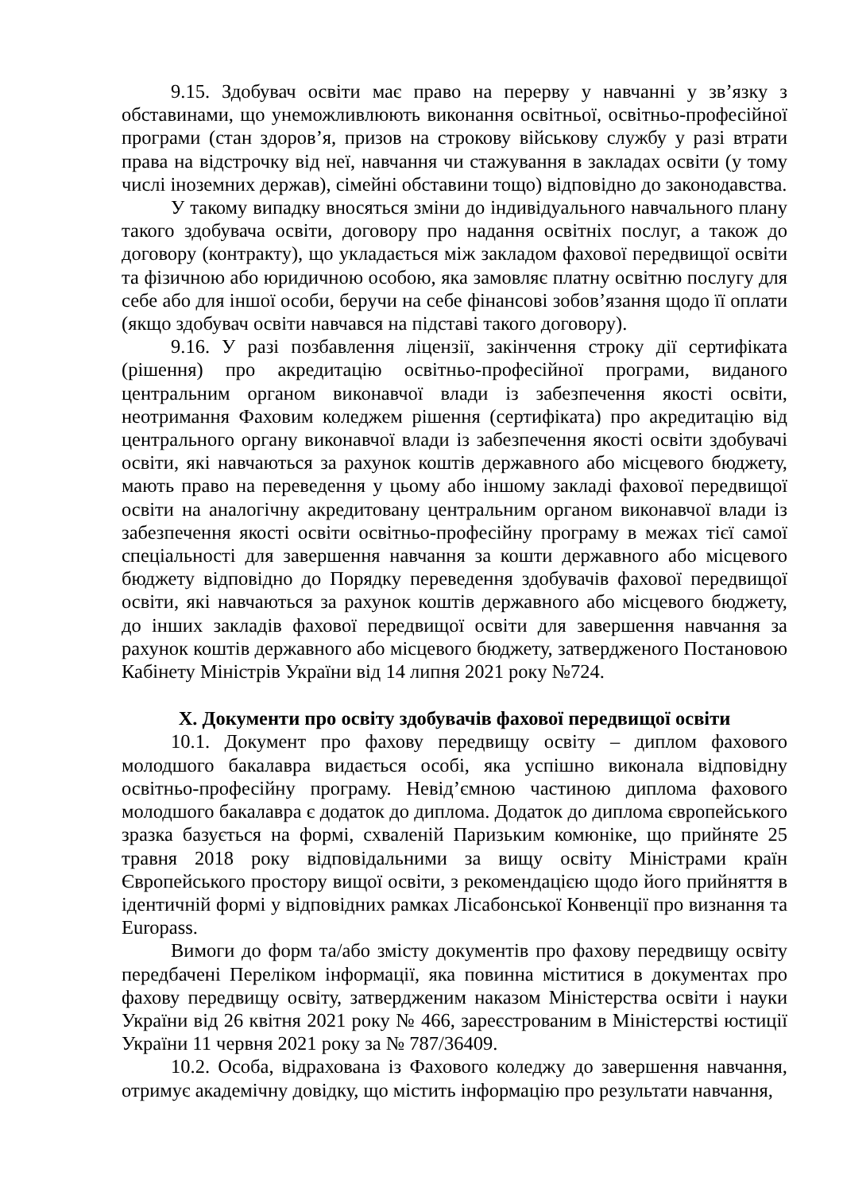9.15. Здобувач освіти має право на перерву у навчанні у зв’язку з обставинами, що унеможливлюють виконання освітньої, освітньо-професійної програми (стан здоров’я, призов на строкову військову службу у разі втрати права на відстрочку від неї, навчання чи стажування в закладах освіти (у тому числі іноземних держав), сімейні обставини тощо) відповідно до законодавства.
У такому випадку вносяться зміни до індивідуального навчального плану такого здобувача освіти, договору про надання освітніх послуг, а також до договору (контракту), що укладається між закладом фахової передвищої освіти та фізичною або юридичною особою, яка замовляє платну освітню послугу для себе або для іншої особи, беручи на себе фінансові зобов’язання щодо її оплати (якщо здобувач освіти навчався на підставі такого договору).
9.16. У разі позбавлення ліцензії, закінчення строку дії сертифіката (рішення) про акредитацію освітньо-професійної програми, виданого центральним органом виконавчої влади із забезпечення якості освіти, неотримання Фаховим коледжем рішення (сертифіката) про акредитацію від центрального органу виконавчої влади із забезпечення якості освіти здобувачі освіти, які навчаються за рахунок коштів державного або місцевого бюджету, мають право на переведення у цьому або іншому закладі фахової передвищої освіти на аналогічну акредитовану центральним органом виконавчої влади із забезпечення якості освіти освітньо-професійну програму в межах тієї самої спеціальності для завершення навчання за кошти державного або місцевого бюджету відповідно до Порядку переведення здобувачів фахової передвищої освіти, які навчаються за рахунок коштів державного або місцевого бюджету, до інших закладів фахової передвищої освіти для завершення навчання за рахунок коштів державного або місцевого бюджету, затвердженого Постановою Кабінету Міністрів України від 14 липня 2021 року №724.
X. Документи про освіту здобувачів фахової передвищої освіти
10.1. Документ про фахову передвищу освіту – диплом фахового молодшого бакалавра видається особі, яка успішно виконала відповідну освітньо-професійну програму. Невід’ємною частиною диплома фахового молодшого бакалавра є додаток до диплома. Додаток до диплома європейського зразка базується на формі, схваленій Паризьким комюніке, що прийняте 25 травня 2018 року відповідальними за вищу освіту Міністрами країн Європейського простору вищої освіти, з рекомендацією щодо його прийняття в ідентичній формі у відповідних рамках Лісабонської Конвенції про визнання та Europass.
Вимоги до форм та/або змісту документів про фахову передвищу освіту передбачені Переліком інформації, яка повинна міститися в документах про фахову передвищу освіту, затвердженим наказом Міністерства освіти і науки України від 26 квітня 2021 року № 466, зареєстрованим в Міністерстві юстиції України 11 червня 2021 року за № 787/36409.
10.2. Особа, відрахована із Фахового коледжу до завершення навчання, отримує академічну довідку, що містить інформацію про результати навчання,